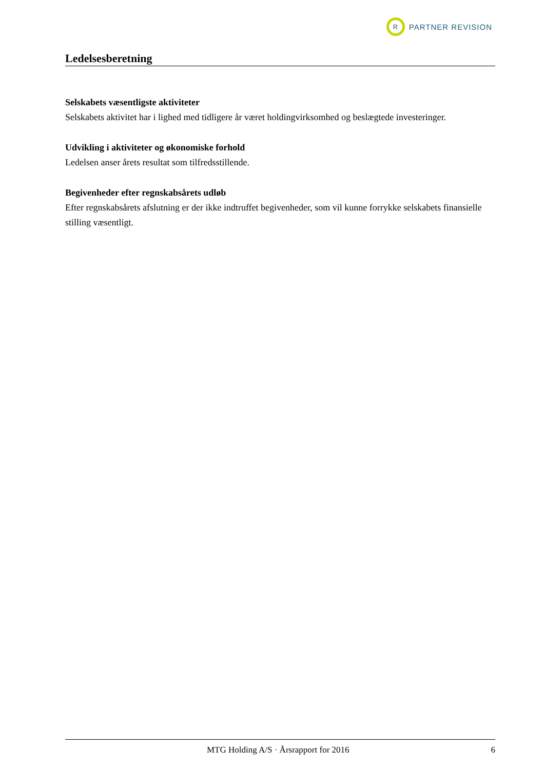R
PARTNER REVISION
Ledelsesberetning
Selskabets væsentligste aktiviteter
Selskabets aktivitet har i lighed med tidligere år været holdingvirksomhed og beslægtede investeringer.
Udvikling i aktiviteter og økonomiske forhold
Ledelsen anser årets resultat som tilfredsstillende.
Begivenheder efter regnskabsårets udløb
Efter regnskabsårets afslutning er der ikke indtruffet begivenheder, som vil kunne forrykke selskabets finansielle stilling væsentligt.
MTG Holding A/S · Årsrapport for 2016 6